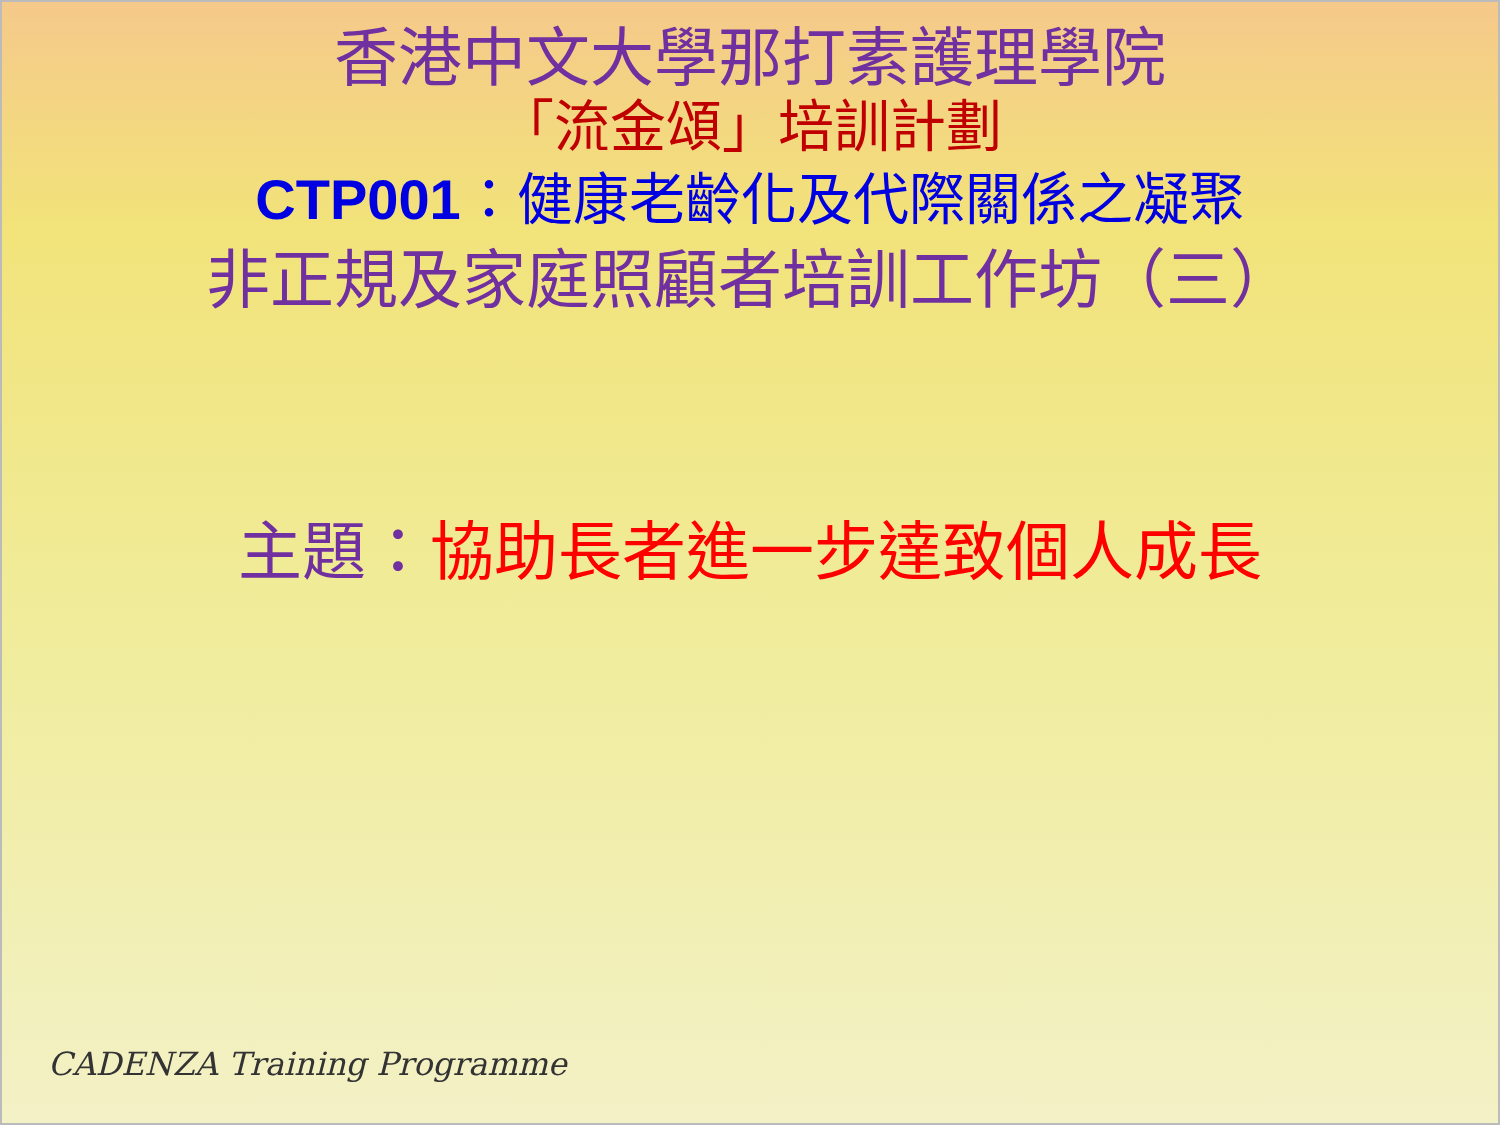香港中文大學那打素護理學院
「流金頌」培訓計劃
CTP001：健康老齡化及代際關係之凝聚
非正規及家庭照顧者培訓工作坊（三）
主題：協助長者進一步達致個人成長
CADENZA Training Programme